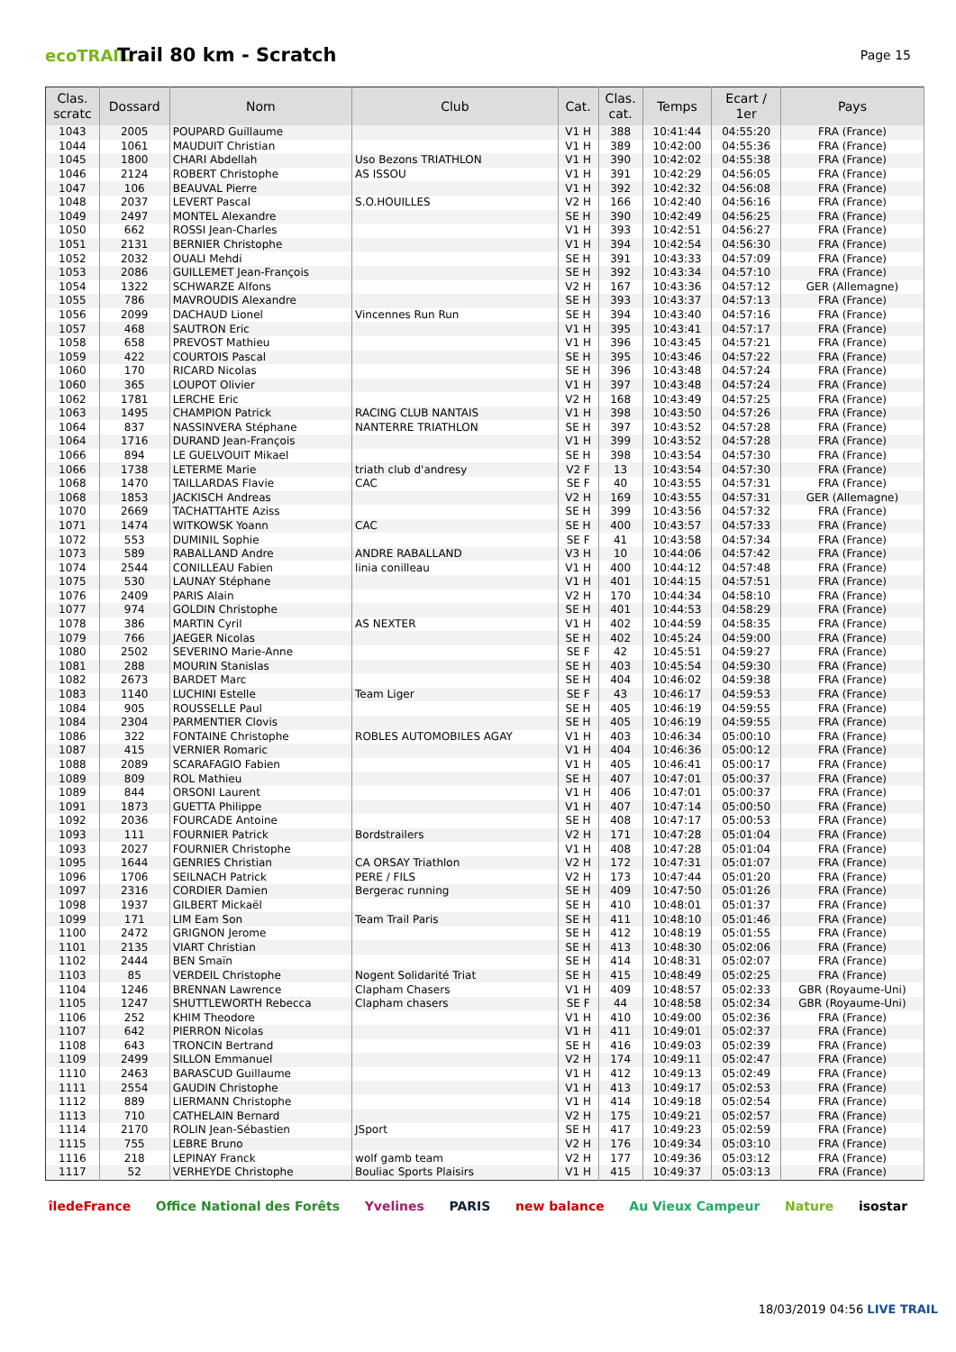ecoTRAIL
Trail 80 km - Scratch
Page 15
| Clas. scratc | Dossard | Nom | Club | Cat. | Clas. cat. | Temps | Ecart / 1er | Pays |
| --- | --- | --- | --- | --- | --- | --- | --- | --- |
| 1043 | 2005 | POUPARD Guillaume | | V1 H | 388 | 10:41:44 | 04:55:20 | FRA (France) |
| 1044 | 1061 | MAUDUIT Christian | | V1 H | 389 | 10:42:00 | 04:55:36 | FRA (France) |
| 1045 | 1800 | CHARI Abdellah | Uso Bezons TRIATHLON | V1 H | 390 | 10:42:02 | 04:55:38 | FRA (France) |
| 1046 | 2124 | ROBERT Christophe | AS ISSOU | V1 H | 391 | 10:42:29 | 04:56:05 | FRA (France) |
| 1047 | 106 | BEAUVAL Pierre | | V1 H | 392 | 10:42:32 | 04:56:08 | FRA (France) |
| 1048 | 2037 | LEVERT Pascal | S.O.HOUILLES | V2 H | 166 | 10:42:40 | 04:56:16 | FRA (France) |
| 1049 | 2497 | MONTEL Alexandre | | SE H | 390 | 10:42:49 | 04:56:25 | FRA (France) |
| 1050 | 662 | ROSSI Jean-Charles | | V1 H | 393 | 10:42:51 | 04:56:27 | FRA (France) |
| 1051 | 2131 | BERNIER Christophe | | V1 H | 394 | 10:42:54 | 04:56:30 | FRA (France) |
| 1052 | 2032 | OUALI Mehdi | | SE H | 391 | 10:43:33 | 04:57:09 | FRA (France) |
| 1053 | 2086 | GUILLEMET Jean-François | | SE H | 392 | 10:43:34 | 04:57:10 | FRA (France) |
| 1054 | 1322 | SCHWARZE Alfons | | V2 H | 167 | 10:43:36 | 04:57:12 | GER (Allemagne) |
| 1055 | 786 | MAVROUDIS Alexandre | | SE H | 393 | 10:43:37 | 04:57:13 | FRA (France) |
| 1056 | 2099 | DACHAUD Lionel | Vincennes Run Run | SE H | 394 | 10:43:40 | 04:57:16 | FRA (France) |
| 1057 | 468 | SAUTRON Eric | | V1 H | 395 | 10:43:41 | 04:57:17 | FRA (France) |
| 1058 | 658 | PREVOST Mathieu | | V1 H | 396 | 10:43:45 | 04:57:21 | FRA (France) |
| 1059 | 422 | COURTOIS Pascal | | SE H | 395 | 10:43:46 | 04:57:22 | FRA (France) |
| 1060 | 170 | RICARD Nicolas | | SE H | 396 | 10:43:48 | 04:57:24 | FRA (France) |
| 1060 | 365 | LOUPOT Olivier | | V1 H | 397 | 10:43:48 | 04:57:24 | FRA (France) |
| 1062 | 1781 | LERCHE Eric | | V2 H | 168 | 10:43:49 | 04:57:25 | FRA (France) |
| 1063 | 1495 | CHAMPION Patrick | RACING CLUB NANTAIS | V1 H | 398 | 10:43:50 | 04:57:26 | FRA (France) |
| 1064 | 837 | NASSINVERA Stéphane | NANTERRE TRIATHLON | SE H | 397 | 10:43:52 | 04:57:28 | FRA (France) |
| 1064 | 1716 | DURAND Jean-François | | V1 H | 399 | 10:43:52 | 04:57:28 | FRA (France) |
| 1066 | 894 | LE GUELVOUIT Mikael | | SE H | 398 | 10:43:54 | 04:57:30 | FRA (France) |
| 1066 | 1738 | LETERME Marie | triath club d'andresy | V2 F | 13 | 10:43:54 | 04:57:30 | FRA (France) |
| 1068 | 1470 | TAILLARDAS Flavie | CAC | SE F | 40 | 10:43:55 | 04:57:31 | FRA (France) |
| 1068 | 1853 | JACKISCH Andreas | | V2 H | 169 | 10:43:55 | 04:57:31 | GER (Allemagne) |
| 1070 | 2669 | TACHATTAHTE Aziss | | SE H | 399 | 10:43:56 | 04:57:32 | FRA (France) |
| 1071 | 1474 | WITKOWSK Yoann | CAC | SE H | 400 | 10:43:57 | 04:57:33 | FRA (France) |
| 1072 | 553 | DUMINIL Sophie | | SE F | 41 | 10:43:58 | 04:57:34 | FRA (France) |
| 1073 | 589 | RABALLAND Andre | ANDRE RABALLAND | V3 H | 10 | 10:44:06 | 04:57:42 | FRA (France) |
| 1074 | 2544 | CONILLEAU Fabien | linia conilleau | V1 H | 400 | 10:44:12 | 04:57:48 | FRA (France) |
| 1075 | 530 | LAUNAY Stéphane | | V1 H | 401 | 10:44:15 | 04:57:51 | FRA (France) |
| 1076 | 2409 | PARIS Alain | | V2 H | 170 | 10:44:34 | 04:58:10 | FRA (France) |
| 1077 | 974 | GOLDIN Christophe | | SE H | 401 | 10:44:53 | 04:58:29 | FRA (France) |
| 1078 | 386 | MARTIN Cyril | AS NEXTER | V1 H | 402 | 10:44:59 | 04:58:35 | FRA (France) |
| 1079 | 766 | JAEGER Nicolas | | SE H | 402 | 10:45:24 | 04:59:00 | FRA (France) |
| 1080 | 2502 | SEVERINO Marie-Anne | | SE F | 42 | 10:45:51 | 04:59:27 | FRA (France) |
| 1081 | 288 | MOURIN Stanislas | | SE H | 403 | 10:45:54 | 04:59:30 | FRA (France) |
| 1082 | 2673 | BARDET Marc | | SE H | 404 | 10:46:02 | 04:59:38 | FRA (France) |
| 1083 | 1140 | LUCHINI Estelle | Team Liger | SE F | 43 | 10:46:17 | 04:59:53 | FRA (France) |
| 1084 | 905 | ROUSSELLE Paul | | SE H | 405 | 10:46:19 | 04:59:55 | FRA (France) |
| 1084 | 2304 | PARMENTIER Clovis | | SE H | 405 | 10:46:19 | 04:59:55 | FRA (France) |
| 1086 | 322 | FONTAINE Christophe | ROBLES AUTOMOBILES AGAY | V1 H | 403 | 10:46:34 | 05:00:10 | FRA (France) |
| 1087 | 415 | VERNIER Romaric | | V1 H | 404 | 10:46:36 | 05:00:12 | FRA (France) |
| 1088 | 2089 | SCARAFAGIO Fabien | | V1 H | 405 | 10:46:41 | 05:00:17 | FRA (France) |
| 1089 | 809 | ROL Mathieu | | SE H | 407 | 10:47:01 | 05:00:37 | FRA (France) |
| 1089 | 844 | ORSONI Laurent | | V1 H | 406 | 10:47:01 | 05:00:37 | FRA (France) |
| 1091 | 1873 | GUETTA Philippe | | V1 H | 407 | 10:47:14 | 05:00:50 | FRA (France) |
| 1092 | 2036 | FOURCADE Antoine | | SE H | 408 | 10:47:17 | 05:00:53 | FRA (France) |
| 1093 | 111 | FOURNIER Patrick | Bordstrailers | V2 H | 171 | 10:47:28 | 05:01:04 | FRA (France) |
| 1093 | 2027 | FOURNIER Christophe | | V1 H | 408 | 10:47:28 | 05:01:04 | FRA (France) |
| 1095 | 1644 | GENRIES Christian | CA ORSAY Triathlon | V2 H | 172 | 10:47:31 | 05:01:07 | FRA (France) |
| 1096 | 1706 | SEILNACH Patrick | PERE / FILS | V2 H | 173 | 10:47:44 | 05:01:20 | FRA (France) |
| 1097 | 2316 | CORDIER Damien | Bergerac running | SE H | 409 | 10:47:50 | 05:01:26 | FRA (France) |
| 1098 | 1937 | GILBERT Mickaël | | SE H | 410 | 10:48:01 | 05:01:37 | FRA (France) |
| 1099 | 171 | LIM Eam Son | Team Trail Paris | SE H | 411 | 10:48:10 | 05:01:46 | FRA (France) |
| 1100 | 2472 | GRIGNON Jerome | | SE H | 412 | 10:48:19 | 05:01:55 | FRA (France) |
| 1101 | 2135 | VIART Christian | | SE H | 413 | 10:48:30 | 05:02:06 | FRA (France) |
| 1102 | 2444 | BEN Smaïn | | SE H | 414 | 10:48:31 | 05:02:07 | FRA (France) |
| 1103 | 85 | VERDEIL Christophe | Nogent Solidarité Triat | SE H | 415 | 10:48:49 | 05:02:25 | FRA (France) |
| 1104 | 1246 | BRENNAN Lawrence | Clapham Chasers | V1 H | 409 | 10:48:57 | 05:02:33 | GBR (Royaume-Uni) |
| 1105 | 1247 | SHUTTLEWORTH Rebecca | Clapham chasers | SE F | 44 | 10:48:58 | 05:02:34 | GBR (Royaume-Uni) |
| 1106 | 252 | KHIM Theodore | | V1 H | 410 | 10:49:00 | 05:02:36 | FRA (France) |
| 1107 | 642 | PIERRON Nicolas | | V1 H | 411 | 10:49:01 | 05:02:37 | FRA (France) |
| 1108 | 643 | TRONCIN Bertrand | | SE H | 416 | 10:49:03 | 05:02:39 | FRA (France) |
| 1109 | 2499 | SILLON Emmanuel | | V2 H | 174 | 10:49:11 | 05:02:47 | FRA (France) |
| 1110 | 2463 | BARASCUD Guillaume | | V1 H | 412 | 10:49:13 | 05:02:49 | FRA (France) |
| 1111 | 2554 | GAUDIN Christophe | | V1 H | 413 | 10:49:17 | 05:02:53 | FRA (France) |
| 1112 | 889 | LIERMANN Christophe | | V1 H | 414 | 10:49:18 | 05:02:54 | FRA (France) |
| 1113 | 710 | CATHELAIN Bernard | | V2 H | 175 | 10:49:21 | 05:02:57 | FRA (France) |
| 1114 | 2170 | ROLIN Jean-Sébastien | JSport | SE H | 417 | 10:49:23 | 05:02:59 | FRA (France) |
| 1115 | 755 | LEBRE Bruno | | V2 H | 176 | 10:49:34 | 05:03:10 | FRA (France) |
| 1116 | 218 | LEPINAY Franck | wolf gamb team | V2 H | 177 | 10:49:36 | 05:03:12 | FRA (France) |
| 1117 | 52 | VERHEYDE Christophe | Bouliac Sports Plaisirs | V1 H | 415 | 10:49:37 | 05:03:13 | FRA (France) |
îledeFrance Office National des Forêts Yvelines PARIS new balance Au Vieux Campeur Nature isostar
18/03/2019 04:56 LIVE TRAIL